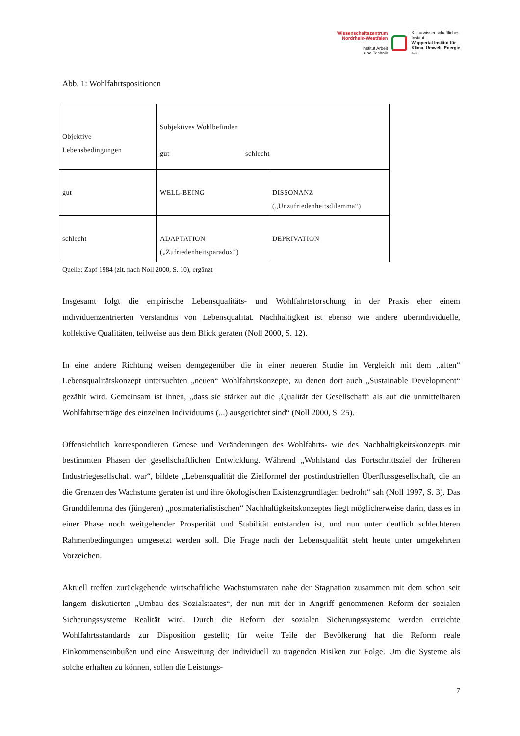Wissenschaftszentrum
Nordrhein-Westfalen
Institut Arbeit
und Technik
Kulturwissenschaftliches
Institut
Wuppertal Institut für
Klima, Umwelt, Energie
GmbH
Abb. 1: Wohlfahrtspositionen
| Objektive Lebensbedingungen | Subjektives Wohlbefinden gut schlecht | |
| gut | WELL-BEING | DISSONANZ („Unzufriedenheitsdilemma“) |
| schlecht | ADAPTATION („Zufriedenheitsparadox“) | DEPRIVATION |
Quelle: Zapf 1984 (zit. nach Noll 2000, S. 10), ergänzt
Insgesamt folgt die empirische Lebensqualitäts- und Wohlfahrtsforschung in der Praxis eher einem individuenzentrierten Verständnis von Lebensqualität. Nachhaltigkeit ist ebenso wie andere überin­dividuelle, kollektive Qualitäten, teilweise aus dem Blick geraten (Noll 2000, S. 12).
In eine andere Richtung weisen demgegenüber die in einer neueren Studie im Vergleich mit dem „alten“ Lebensqualitätskonzept untersuchten „neuen“ Wohlfahrtskonzepte, zu denen dort auch „Sustainable Development“ gezählt wird. Gemeinsam ist ihnen, „dass sie stärker auf die ‚Qualität der Gesellschaft‘ als auf die unmittelbaren Wohlfahrtserträge des einzelnen Individuums (...) aus­gerichtet sind“ (Noll 2000, S. 25).
Offensichtlich korrespondieren Genese und Veränderungen des Wohlfahrts- wie des Nach­haltigkeitskonzepts mit bestimmten Phasen der gesellschaftlichen Entwicklung. Während „Wohlstand das Fortschrittsziel der früheren Industriegesellschaft war“, bildete „Lebensqualität die Zielformel der postindustriellen Überflussgesellschaft, die an die Grenzen des Wachstums geraten ist und ihre ökologischen Existenzgrundlagen bedroht“ sah (Noll 1997, S. 3). Das Grunddilemma des (jüngeren) „postmaterialistischen“ Nachhaltigkeitskonzeptes liegt möglicherweise darin, dass es in einer Phase noch weitgehender Prosperität und Stabilität entstanden ist, und nun unter deut­lich schlechteren Rahmenbedingungen umgesetzt werden soll. Die Frage nach der Lebensqualität steht heute unter umgekehrten Vorzeichen.
Aktuell treffen zurückgehende wirtschaftliche Wachstumsraten nahe der Stagnation zusammen mit dem schon seit langem diskutierten „Umbau des Sozialstaates“, der nun mit der in Angriff ge­nommenen Reform der sozialen Sicherungssysteme Realität wird. Durch die Reform der sozialen Sicherungssysteme werden erreichte Wohlfahrtsstandards zur Disposition gestellt; für weite Teile der Bevölkerung hat die Reform reale Einkommenseinbußen und eine Ausweitung der individuell zu tragenden Risiken zur Folge. Um die Systeme als solche erhalten zu können, sollen die Leistungs-
7